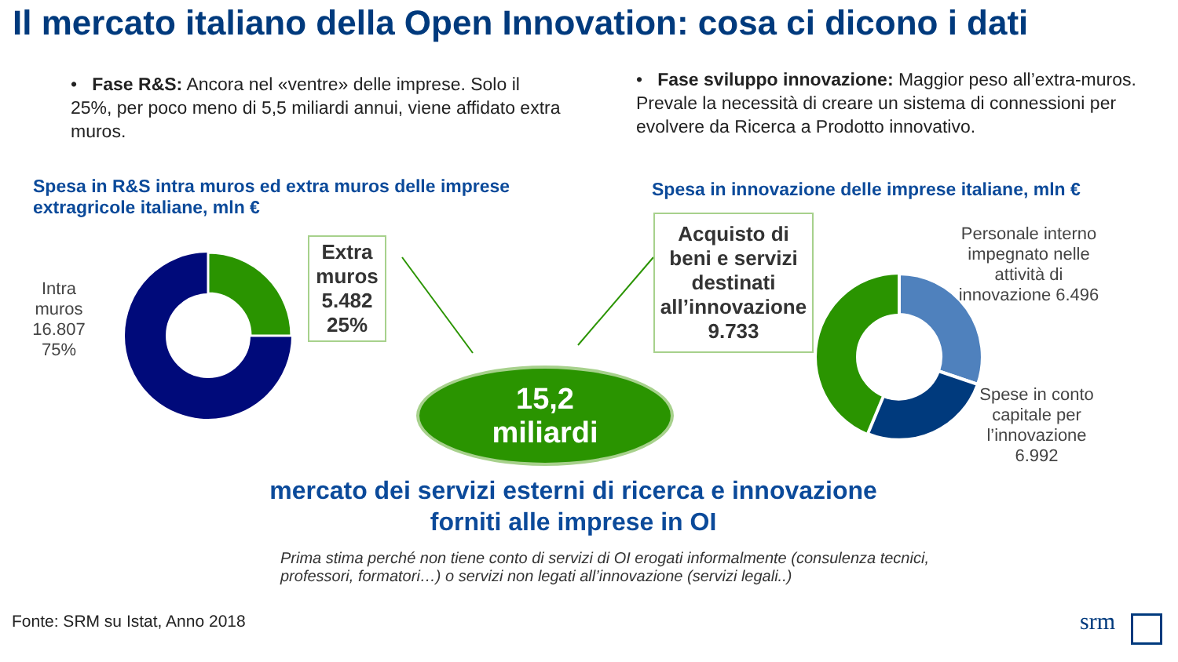Il mercato italiano della Open Innovation: cosa ci dicono i dati
• Fase R&S: Ancora nel «ventre» delle imprese. Solo il 25%, per poco meno di 5,5 miliardi annui, viene affidato extra muros.
• Fase sviluppo innovazione: Maggior peso all’extra-muros. Prevale la necessità di creare un sistema di connessioni per evolvere da Ricerca a Prodotto innovativo.
Spesa in R&S intra muros ed extra muros delle imprese extragricole italiane, mln €
Spesa in innovazione delle imprese italiane, mln €
Intra muros 16.807 75%
Extra muros 5.482 25%
15,2
miliardi
Acquisto di beni e servizi destinati all’innovazione 9.733
Personale interno impegnato nelle attività di innovazione 6.496
Spese in conto capitale per l’innovazione 6.992
mercato dei servizi esterni di ricerca e innovazione forniti alle imprese in OI
Prima stima perché non tiene conto di servizi di OI erogati informalmente (consulenza tecnici, professori, formatori…) o servizi non legati all’innovazione (servizi legali..)
Fonte: SRM su Istat, Anno 2018 srm